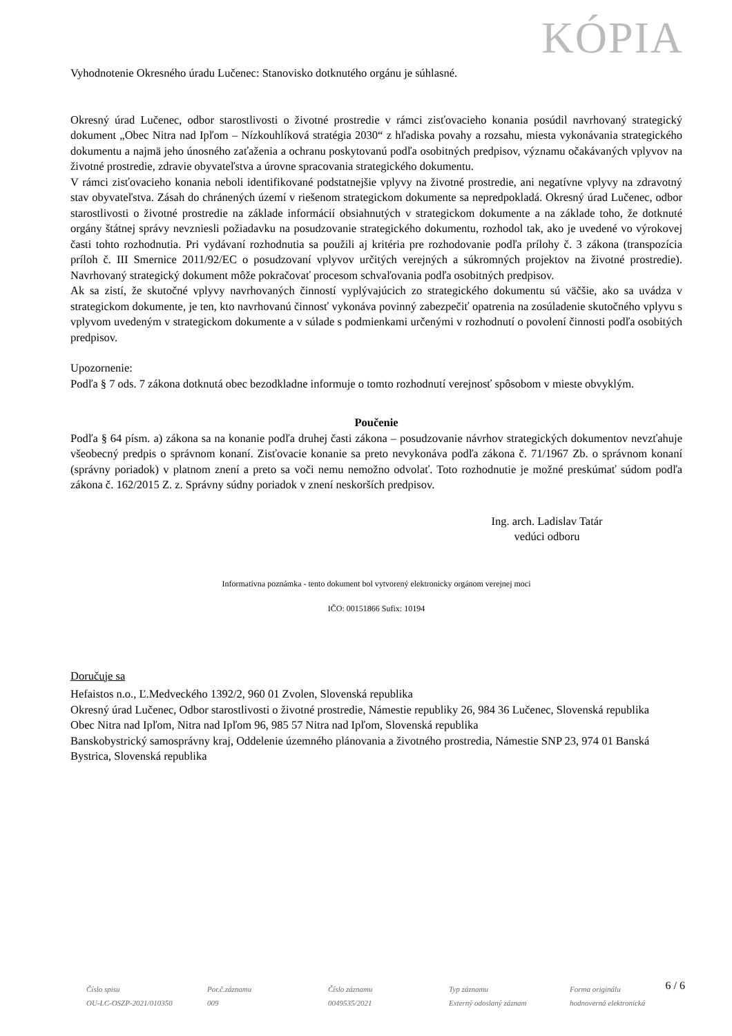KÓPIA
Vyhodnotenie Okresného úradu Lučenec: Stanovisko dotknutého orgánu je súhlasné.
Okresný úrad Lučenec, odbor starostlivosti o životné prostredie v rámci zisťovacieho konania posúdil navrhovaný strategický dokument „Obec Nitra nad Ipľom – Nízkouhlíková stratégia 2030“ z hľadiska povahy a rozsahu, miesta vykonávania strategického dokumentu a najmä jeho únosného zaťaženia a ochranu poskytovanú podľa osobitných predpisov, významu očakávaných vplyvov na životné prostredie, zdravie obyvateľstva a úrovne spracovania strategického dokumentu.
V rámci zisťovacieho konania neboli identifikované podstatnejšie vplyvy na životné prostredie, ani negatívne vplyvy na zdravotný stav obyvateľstva. Zásah do chránených území v riešenom strategickom dokumente sa nepredpokladá. Okresný úrad Lučenec, odbor starostlivosti o životné prostredie na základe informácií obsiahnutých v strategickom dokumente a na základe toho, že dotknuté orgány štátnej správy nevzniesli požiadavku na posudzovanie strategického dokumentu, rozhodol tak, ako je uvedené vo výrokovej časti tohto rozhodnutia. Pri vydávaní rozhodnutia sa použili aj kritéria pre rozhodovanie podľa prílohy č. 3 zákona (transpozícia príloh č. III Smernice 2011/92/EC o posudzovaní vplyvov určitých verejných a súkromných projektov na životné prostredie). Navrhovaný strategický dokument môže pokračovať procesom schvaľovania podľa osobitných predpisov.
Ak sa zistí, že skutočné vplyvy navrhovaných činností vyplývajúcich zo strategického dokumentu sú väčšie, ako sa uvádza v strategickom dokumente, je ten, kto navrhovanú činnosť vykonáva povinný zabezpečiť opatrenia na zosúladenie skutočného vplyvu s vplyvom uvedeným v strategickom dokumente a v súlade s podmienkami určenými v rozhodnutí o povolení činnosti podľa osobitých predpisov.
Upozornenie:
Podľa § 7 ods. 7 zákona dotknutá obec bezodkladne informuje o tomto rozhodnutí verejnosť spôsobom v mieste obvyklým.
Poučenie
Podľa § 64 písm. a) zákona sa na konanie podľa druhej časti zákona – posudzovanie návrhov strategických dokumentov nevzťahuje všeobecný predpis o správnom konaní. Zisťovacie konanie sa preto nevykonáva podľa zákona č. 71/1967 Zb. o správnom konaní (správny poriadok) v platnom znení a preto sa voči nemu nemožno odvolať. Toto rozhodnutie je možné preskúmať súdom podľa zákona č. 162/2015 Z. z. Správny súdny poriadok v znení neskorších predpisov.
Ing. arch. Ladislav Tatár
vedúci odboru
Informatívna poznámka - tento dokument bol vytvorený elektronicky orgánom verejnej moci
IČO: 00151866 Sufix: 10194
Doručuje sa
Hefaistos n.o., Ľ.Medveckého 1392/2, 960 01 Zvolen, Slovenská republika
Okresný úrad Lučenec, Odbor starostlivosti o životné prostredie, Námestie republiky 26, 984 36 Lučenec, Slovenská republika
Obec Nitra nad Ipľom, Nitra nad Ipľom 96, 985 57 Nitra nad Ipľom, Slovenská republika
Banskobystrický samosprávny kraj, Oddelenie územného plánovania a životného prostredia, Námestie SNP 23, 974 01 Banská Bystrica, Slovenská republika
6 / 6
Číslo spisu
OU-LC-OSZP-2021/010350
Por.č.záznamu
009
Číslo záznamu
0049535/2021
Typ záznamu
Externý odoslaný záznam
Forma originálu
hodnoverná elektronická